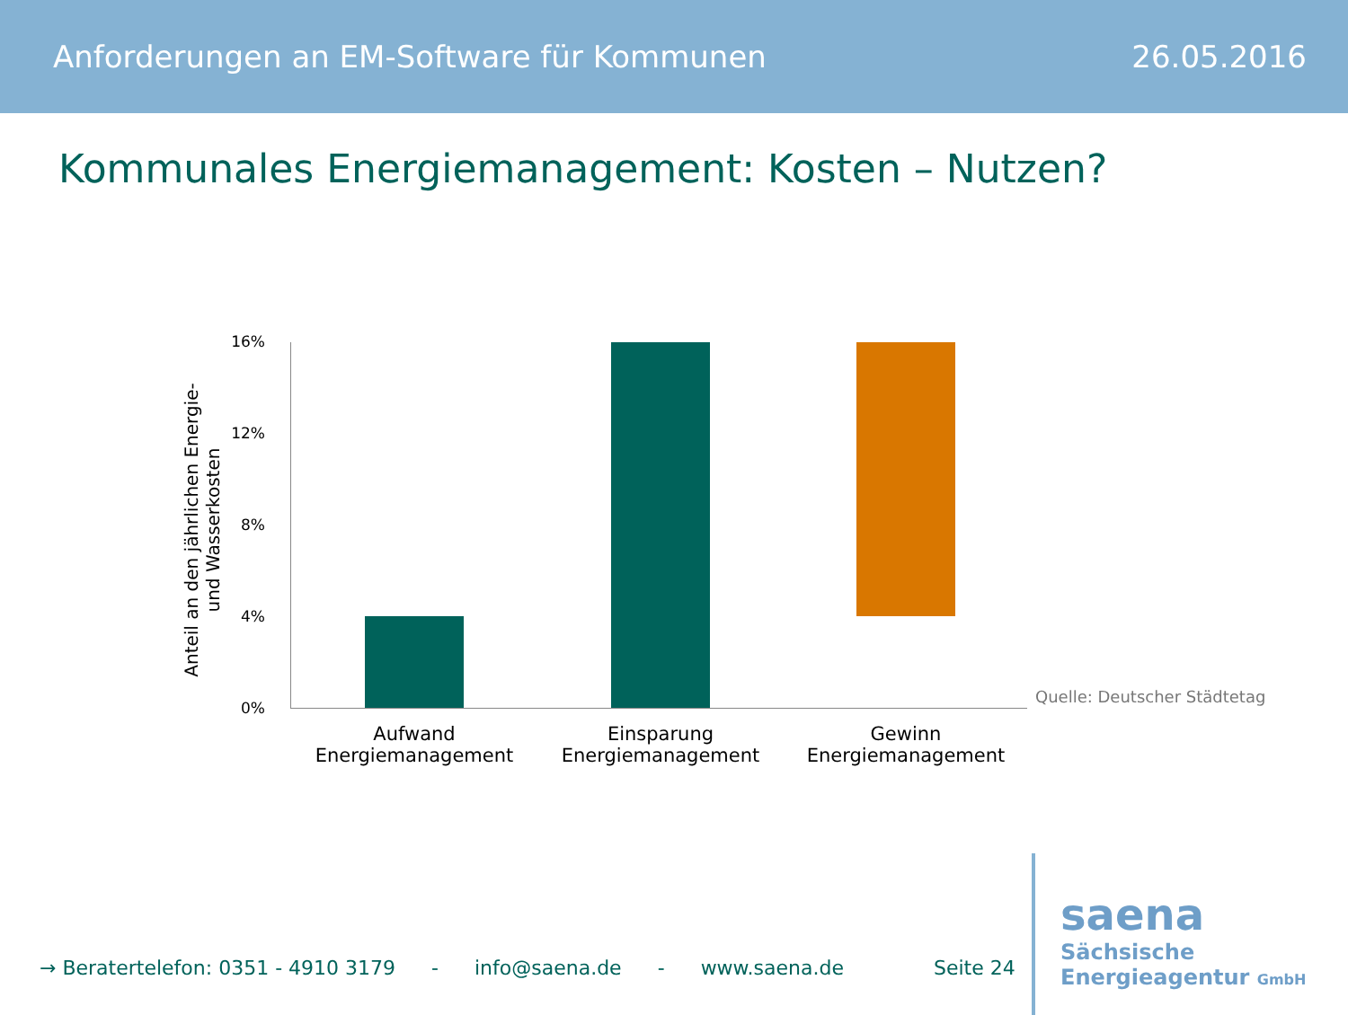Anforderungen an EM-Software für Kommunen 26.05.2016
Kommunales Energiemanagement: Kosten – Nutzen?
Anteil an den jährlichen Energie-
und Wasserkosten
16%
12%
8%
4%
0%
Aufwand Energiemanagement
Einsparung Energiemanagement
Gewinn Energiemanagement
Quelle: Deutscher Städtetag
→ Beratertelefon: 0351 - 4910 3179 - info@saena.de - www.saena.de Seite 24
saena
Sächsische
Energieagentur GmbH